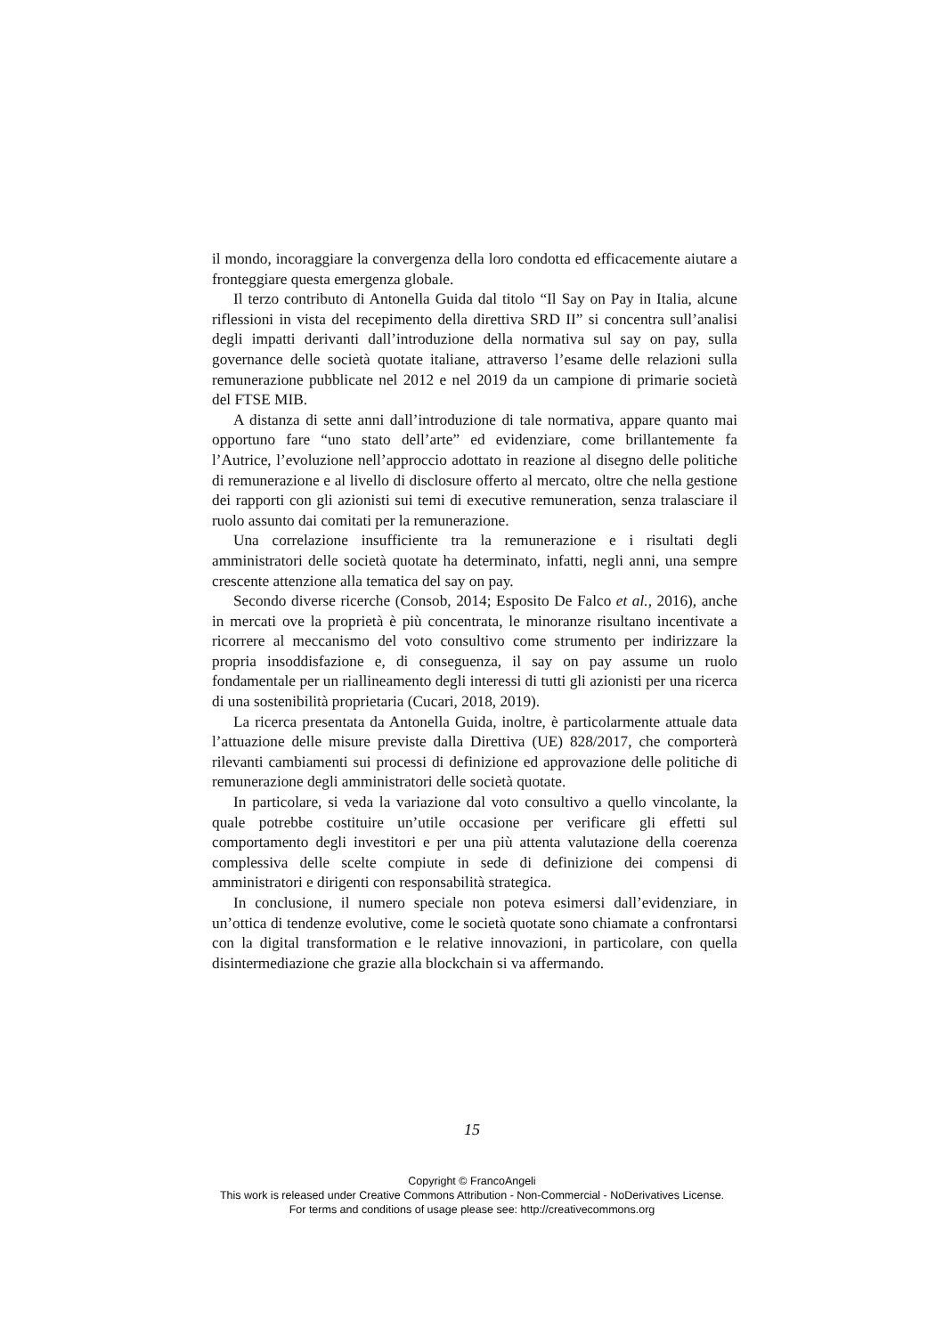il mondo, incoraggiare la convergenza della loro condotta ed efficacemente aiutare a fronteggiare questa emergenza globale.
Il terzo contributo di Antonella Guida dal titolo “Il Say on Pay in Italia, alcune riflessioni in vista del recepimento della direttiva SRD II” si concentra sull’analisi degli impatti derivanti dall’introduzione della normativa sul say on pay, sulla governance delle società quotate italiane, attraverso l’esame delle relazioni sulla remunerazione pubblicate nel 2012 e nel 2019 da un campione di primarie società del FTSE MIB.
A distanza di sette anni dall’introduzione di tale normativa, appare quanto mai opportuno fare “uno stato dell’arte” ed evidenziare, come brillantemente fa l’Autrice, l’evoluzione nell’approccio adottato in reazione al disegno delle politiche di remunerazione e al livello di disclosure offerto al mercato, oltre che nella gestione dei rapporti con gli azionisti sui temi di executive remuneration, senza tralasciare il ruolo assunto dai comitati per la remunerazione.
Una correlazione insufficiente tra la remunerazione e i risultati degli amministratori delle società quotate ha determinato, infatti, negli anni, una sempre crescente attenzione alla tematica del say on pay.
Secondo diverse ricerche (Consob, 2014; Esposito De Falco et al., 2016), anche in mercati ove la proprietà è più concentrata, le minoranze risultano incentivate a ricorrere al meccanismo del voto consultivo come strumento per indirizzare la propria insoddisfazione e, di conseguenza, il say on pay assume un ruolo fondamentale per un riallineamento degli interessi di tutti gli azionisti per una ricerca di una sostenibilità proprietaria (Cucari, 2018, 2019).
La ricerca presentata da Antonella Guida, inoltre, è particolarmente attuale data l’attuazione delle misure previste dalla Direttiva (UE) 828/2017, che comporterà rilevanti cambiamenti sui processi di definizione ed approvazione delle politiche di remunerazione degli amministratori delle società quotate.
In particolare, si veda la variazione dal voto consultivo a quello vincolante, la quale potrebbe costituire un’utile occasione per verificare gli effetti sul comportamento degli investitori e per una più attenta valutazione della coerenza complessiva delle scelte compiute in sede di definizione dei compensi di amministratori e dirigenti con responsabilità strategica.
In conclusione, il numero speciale non poteva esimersi dall’evidenziare, in un’ottica di tendenze evolutive, come le società quotate sono chiamate a confrontarsi con la digital transformation e le relative innovazioni, in particolare, con quella disintermediazione che grazie alla blockchain si va affermando.
15
Copyright © FrancoAngeli
This work is released under Creative Commons Attribution - Non-Commercial - NoDerivatives License.
For terms and conditions of usage please see: http://creativecommons.org